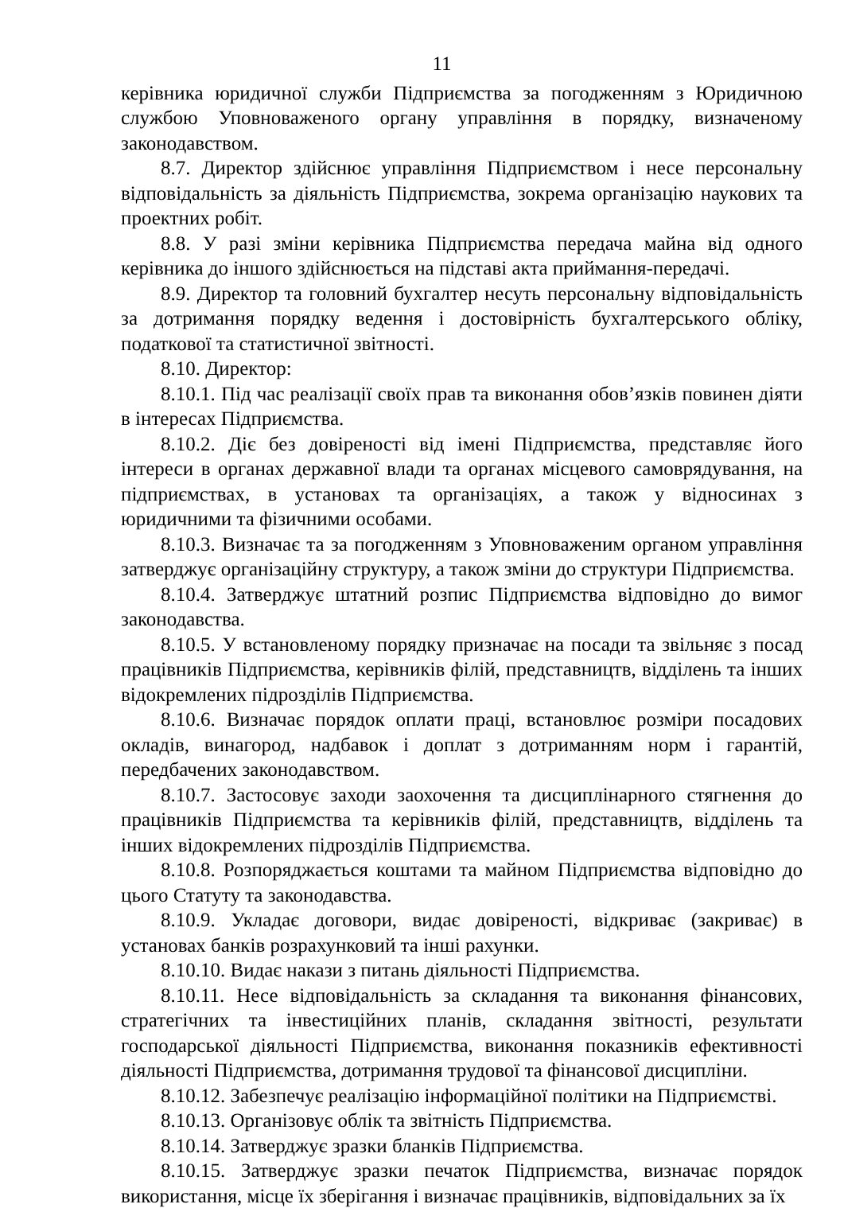11
керівника юридичної служби Підприємства за погодженням з Юридичною службою Уповноваженого органу управління в порядку, визначеному законодавством.
8.7. Директор здійснює управління Підприємством і несе персональну відповідальність за діяльність Підприємства, зокрема організацію наукових та проектних робіт.
8.8. У разі зміни керівника Підприємства передача майна від одного керівника до іншого здійснюється на підставі акта приймання-передачі.
8.9. Директор та головний бухгалтер несуть персональну відповідальність за дотримання порядку ведення і достовірність бухгалтерського обліку, податкової та статистичної звітності.
8.10. Директор:
8.10.1. Під час реалізації своїх прав та виконання обов’язків повинен діяти в інтересах Підприємства.
8.10.2. Діє без довіреності від імені Підприємства, представляє його інтереси в органах державної влади та органах місцевого самоврядування, на підприємствах, в установах та організаціях, а також у відносинах з юридичними та фізичними особами.
8.10.3. Визначає та за погодженням з Уповноваженим органом управління затверджує організаційну структуру, а також зміни до структури Підприємства.
8.10.4. Затверджує штатний розпис Підприємства відповідно до вимог законодавства.
8.10.5. У встановленому порядку призначає на посади та звільняє з посад працівників Підприємства, керівників філій, представництв, відділень та інших відокремлених підрозділів Підприємства.
8.10.6. Визначає порядок оплати праці, встановлює розміри посадових окладів, винагород, надбавок і доплат з дотриманням норм і гарантій, передбачених законодавством.
8.10.7. Застосовує заходи заохочення та дисциплінарного стягнення до працівників Підприємства та керівників філій, представництв, відділень та інших відокремлених підрозділів Підприємства.
8.10.8. Розпоряджається коштами та майном Підприємства відповідно до цього Статуту та законодавства.
8.10.9. Укладає договори, видає довіреності, відкриває (закриває) в установах банків розрахунковий та інші рахунки.
8.10.10. Видає накази з питань діяльності Підприємства.
8.10.11. Несе відповідальність за складання та виконання фінансових, стратегічних та інвестиційних планів, складання звітності, результати господарської діяльності Підприємства, виконання показників ефективності діяльності Підприємства, дотримання трудової та фінансової дисципліни.
8.10.12. Забезпечує реалізацію інформаційної політики на Підприємстві.
8.10.13. Організовує облік та звітність Підприємства.
8.10.14. Затверджує зразки бланків Підприємства.
8.10.15. Затверджує зразки печаток Підприємства, визначає порядок використання, місце їх зберігання і визначає працівників, відповідальних за їх